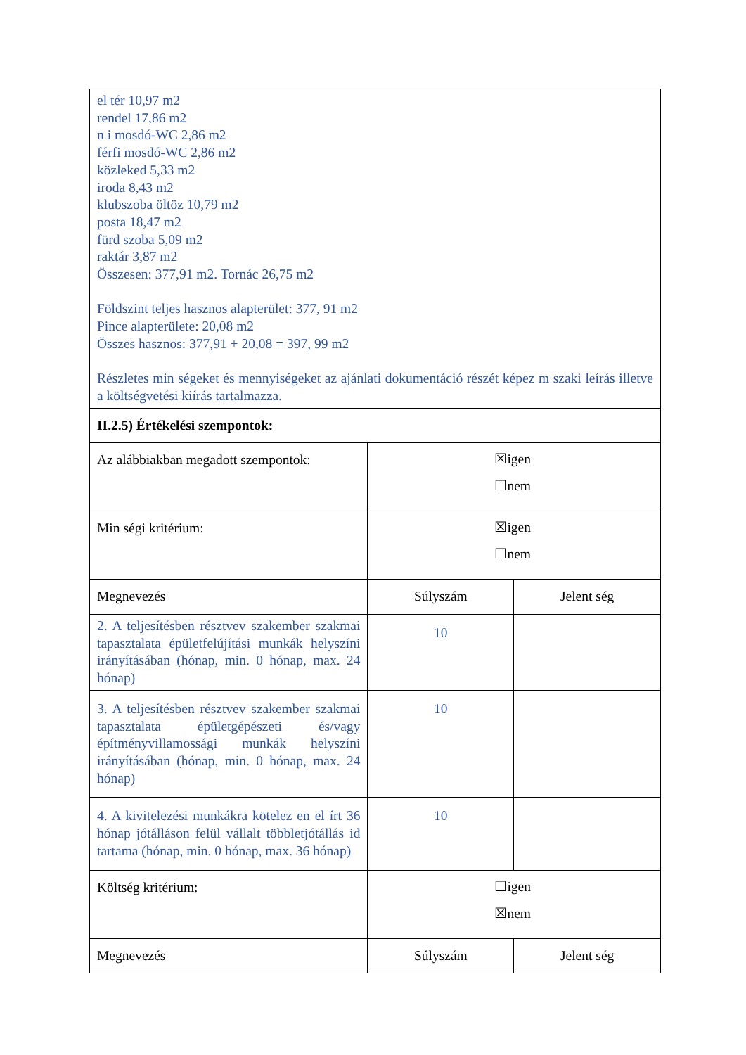| el tér 10,97 m2 rendel 17,86 m2 n i mosdó-WC 2,86 m2 férfi mosdó-WC 2,86 m2 közleked 5,33 m2 iroda 8,43 m2 klubszoba öltöz 10,79 m2 posta 18,47 m2 fürd szoba 5,09 m2 raktár 3,87 m2 Összesen: 377,91 m2. Tornác 26,75 m2 Földszint teljes hasznos alapterület: 377, 91 m2 Pince alapterülete: 20,08 m2 Összes hasznos: 377,91 + 20,08 = 397, 99 m2 Részletes min ségeket és mennyiségeket az ajánlati dokumentáció részét képez m szaki leírás illetve a költségvetési kiírás tartalmazza. | | |
| II.2.5) Értékelési szempontok: | | |
| Az alábbiakban megadott szempontok: | ☒igen ☐nem | |
| Min ségi kritérium: | ☒igen ☐nem | |
| Megnevezés | Súlyszám | Jelent ség |
| 2. A teljesítésben résztvev szakember szakmai tapasztalata épületfelújítási munkák helyszíni irányításában (hónap, min. 0 hónap, max. 24 hónap) | 10 | |
| 3. A teljesítésben résztvev szakember szakmai tapasztalata épületgépészeti és/vagy építményvillamossági munkák helyszíni irányításában (hónap, min. 0 hónap, max. 24 hónap) | 10 | |
| 4. A kivitelezési munkákra kötelez en el írt 36 hónap jótálláson felül vállalt többletjótállás id tartama (hónap, min. 0 hónap, max. 36 hónap) | 10 | |
| Költség kritérium: | ☐igen ☒nem | |
| Megnevezés | Súlyszám | Jelent ség |